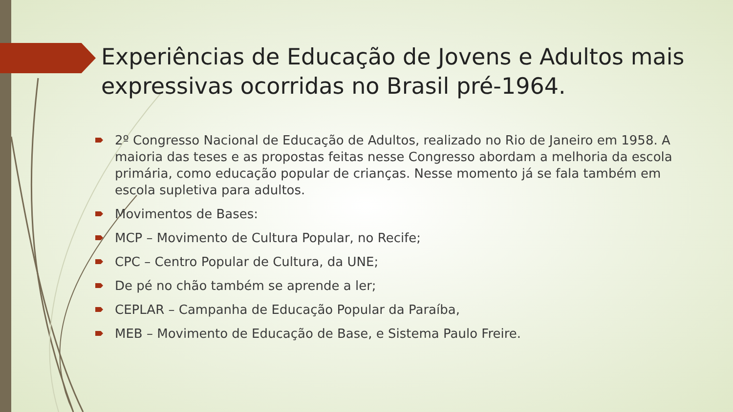Experiências de Educação de Jovens e Adultos mais expressivas ocorridas no Brasil pré-1964.
2º Congresso Nacional de Educação de Adultos, realizado no Rio de Janeiro em 1958. A maioria das teses e as propostas feitas nesse Congresso abordam a melhoria da escola primária, como educação popular de crianças. Nesse momento já se fala também em escola supletiva para adultos.
Movimentos de Bases:
MCP – Movimento de Cultura Popular, no Recife;
CPC – Centro Popular de Cultura, da UNE;
De pé no chão também se aprende a ler;
CEPLAR – Campanha de Educação Popular da Paraíba,
MEB – Movimento de Educação de Base, e Sistema Paulo Freire.